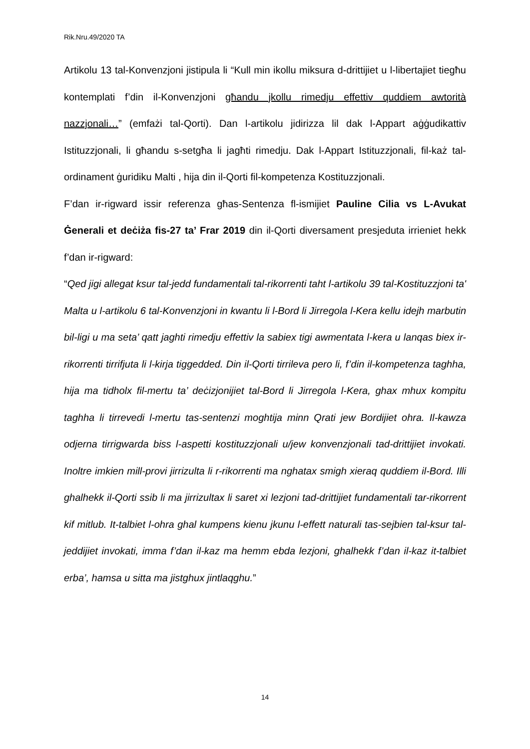Rik.Nru.49/2020 TA
Artikolu 13 tal-Konvenzjoni jistipula li “Kull min ikollu miksura d-drittijiet u l-libertajiet tiegħu kontemplati f’din il-Konvenzjoni għandu jkollu rimedju effettiv quddiem awtorità nazzjonali…” (emfażi tal-Qorti). Dan l-artikolu jidirizza lil dak l-Appart aġġudikattiv Istituzzjonali, li għandu s-setgħa li jagħti rimedju. Dak l-Appart Istituzzjonali, fil-każ tal-ordinament ġuridiku Malti , hija din il-Qorti fil-kompetenza Kostituzzjonali.
F’dan ir-rigward issir referenza għas-Sentenza fl-ismijiet Pauline Cilia vs L-Avukat Ġenerali et deċiża fis-27 ta’ Frar 2019 din il-Qorti diversament presjeduta irrieniet hekk f’dan ir-rigward:
“Qed jigi allegat ksur tal-jedd fundamentali tal-rikorrenti taht l-artikolu 39 tal-Kostituzzjoni ta' Malta u l-artikolu 6 tal-Konvenzjoni in kwantu li l-Bord li Jirregola l-Kera kellu idejh marbutin bil-ligi u ma seta’ qatt jaghti rimedju effettiv la sabiex tigi awmentata l-kera u lanqas biex ir-rikorrenti tirrifjuta li l-kirja tiggedded. Din il-Qorti tirrileva pero li, f’din il-kompetenza taghha, hija ma tidholx fil-mertu ta’ deċizjonijiet tal-Bord li Jirregola l-Kera, ghax mhux kompitu taghha li tirrevedi l-mertu tas-sentenzi moghtija minn Qrati jew Bordijiet ohra. Il-kawza odjerna tirrigwarda biss l-aspetti kostituzzjonali u/jew konvenzjonali tad-drittijiet invokati. Inoltre imkien mill-provi jirrizulta li r-rikorrenti ma nghatax smigh xieraq quddiem il-Bord. Illi ghalhekk il-Qorti ssib li ma jirrizultax li saret xi lezjoni tad-drittijiet fundamentali tar-rikorrent kif mitlub. It-talbiet l-ohra ghal kumpens kienu jkunu l-effett naturali tas-sejbien tal-ksur tal-jeddijiet invokati, imma f’dan il-kaz ma hemm ebda lezjoni, ghalhekk f’dan il-kaz it-talbiet erba’, hamsa u sitta ma jistghux jintlaqghu.”
14